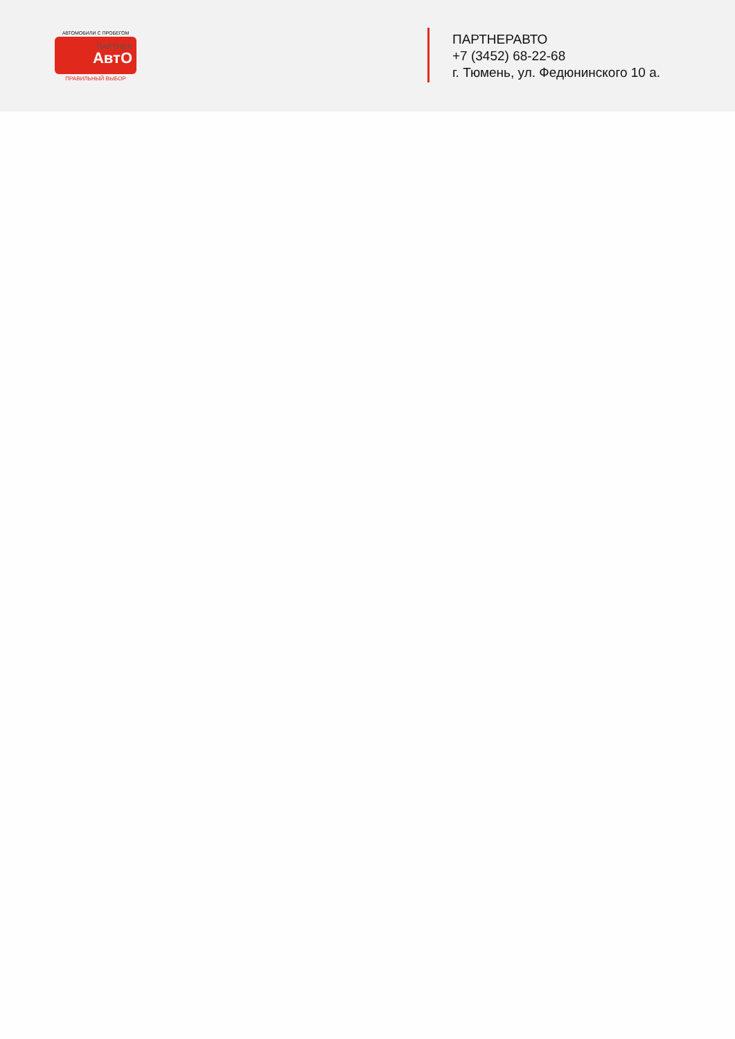АВТОМОБИЛИ С ПРОБЕГОМ
ПАРТНЕР
АвтО
ПРАВИЛЬНЫЙ ВЫБОР
ПАРТНЕРАВТО
+7 (3452) 68-22-68
г. Тюмень, ул. Федюнинского 10 а.